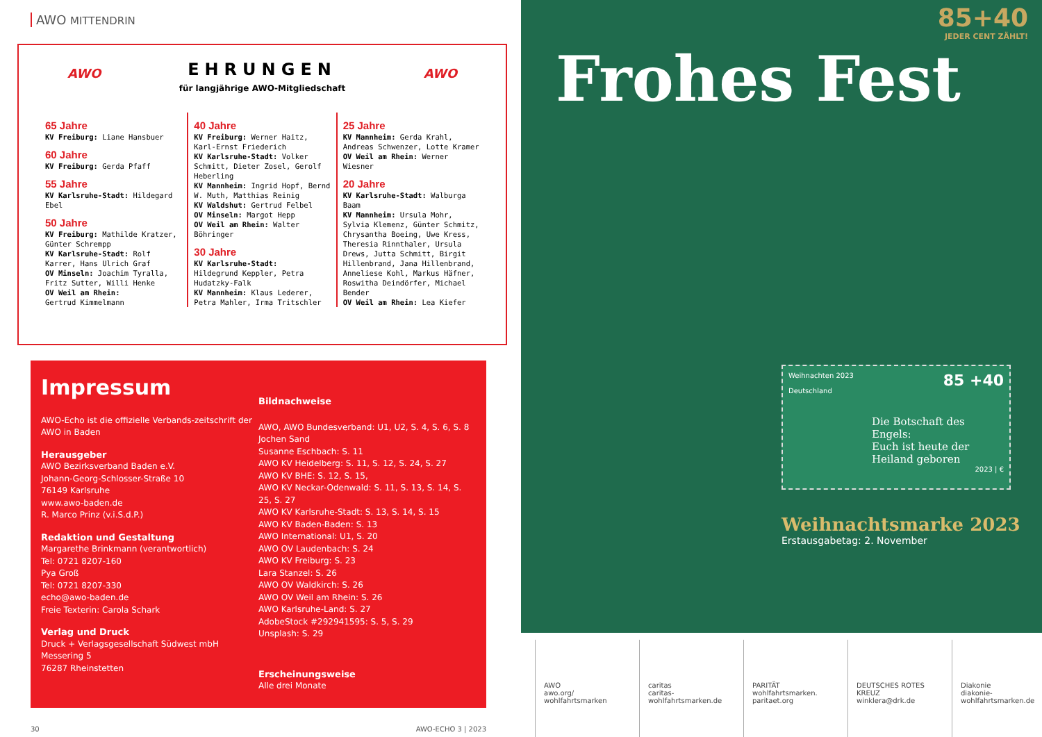AWO MITTENDRIN
AWO AWO
EHRUNGEN
für langjährige AWO-Mitgliedschaft
65 Jahre
KV Freiburg: Liane Hansbuer
60 Jahre
KV Freiburg: Gerda Pfaff
55 Jahre
KV Karlsruhe-Stadt: Hildegard Ebel
50 Jahre
KV Freiburg: Mathilde Kratzer, Günter Schrempp
KV Karlsruhe-Stadt: Rolf Karrer, Hans Ulrich Graf
OV Minseln: Joachim Tyralla, Fritz Sutter, Willi Henke
OV Weil am Rhein:
Gertrud Kimmelmann
40 Jahre
KV Freiburg: Werner Haitz, Karl-Ernst Friederich
KV Karlsruhe-Stadt: Volker Schmitt, Dieter Zosel, Gerolf Heberling
KV Mannheim: Ingrid Hopf, Bernd W. Muth, Matthias Reinig
KV Waldshut: Gertrud Felbel
OV Minseln: Margot Hepp
OV Weil am Rhein: Walter Böhringer
30 Jahre
KV Karlsruhe-Stadt:
Hildegrund Keppler, Petra Hudatzky-Falk
KV Mannheim: Klaus Lederer, Petra Mahler, Irma Tritschler
25 Jahre
KV Mannheim: Gerda Krahl, Andreas Schwenzer, Lotte Kramer
OV Weil am Rhein: Werner Wiesner
20 Jahre
KV Karlsruhe-Stadt: Walburga Baam
KV Mannheim: Ursula Mohr, Sylvia Klemenz, Günter Schmitz, Chrysantha Boeing, Uwe Kress, Theresia Rinnthaler, Ursula Drews, Jutta Schmitt, Birgit Hillenbrand, Jana Hillenbrand, Anneliese Kohl, Markus Häfner, Roswitha Deindörfer, Michael Bender
OV Weil am Rhein: Lea Kiefer
Impressum
AWO-Echo ist die offizielle Verbands-zeitschrift der AWO in Baden
Herausgeber
AWO Bezirksverband Baden e.V.
Johann-Georg-Schlosser-Straße 10
76149 Karlsruhe
www.awo-baden.de
R. Marco Prinz (v.i.S.d.P.)
Redaktion und Gestaltung
Margarethe Brinkmann (verantwortlich)
Tel: 0721 8207-160
Pya Groß
Tel: 0721 8207-330
echo@awo-baden.de
Freie Texterin: Carola Schark
Verlag und Druck
Druck + Verlagsgesellschaft Südwest mbH
Messering 5
76287 Rheinstetten
Bildnachweise
AWO, AWO Bundesverband: U1, U2, S. 4, S. 6, S. 8
Jochen Sand
Susanne Eschbach: S. 11
AWO KV Heidelberg: S. 11, S. 12, S. 24, S. 27
AWO KV BHE: S. 12, S. 15,
AWO KV Neckar-Odenwald: S. 11, S. 13, S. 14, S. 25, S. 27
AWO KV Karlsruhe-Stadt: S. 13, S. 14, S. 15
AWO KV Baden-Baden: S. 13
AWO International: U1, S. 20
AWO OV Laudenbach: S. 24
AWO KV Freiburg: S. 23
Lara Stanzel: S. 26
AWO OV Waldkirch: S. 26
AWO OV Weil am Rhein: S. 26
AWO Karlsruhe-Land: S. 27
AdobeStock #292941595: S. 5, S. 29
Unsplash: S. 29
Erscheinungsweise
Alle drei Monate
30 AWO-ECHO 3 | 2023
85+40
JEDER CENT ZÄHLT!
Frohes Fest
Weihnachten 2023 85 +40
Deutschland
Die Botschaft des Engels:
Euch ist heute der Heiland geboren
2023 | €
Weihnachtsmarke 2023
Erstausgabetag: 2. November
AWO
awo.org/ wohlfahrtsmarken
caritas
caritas-wohlfahrtsmarken.de
PARITÄT
wohlfahrtsmarken. paritaet.org
DEUTSCHES ROTES KREUZ
winklera@drk.de
Diakonie
diakonie-wohlfahrtsmarken.de